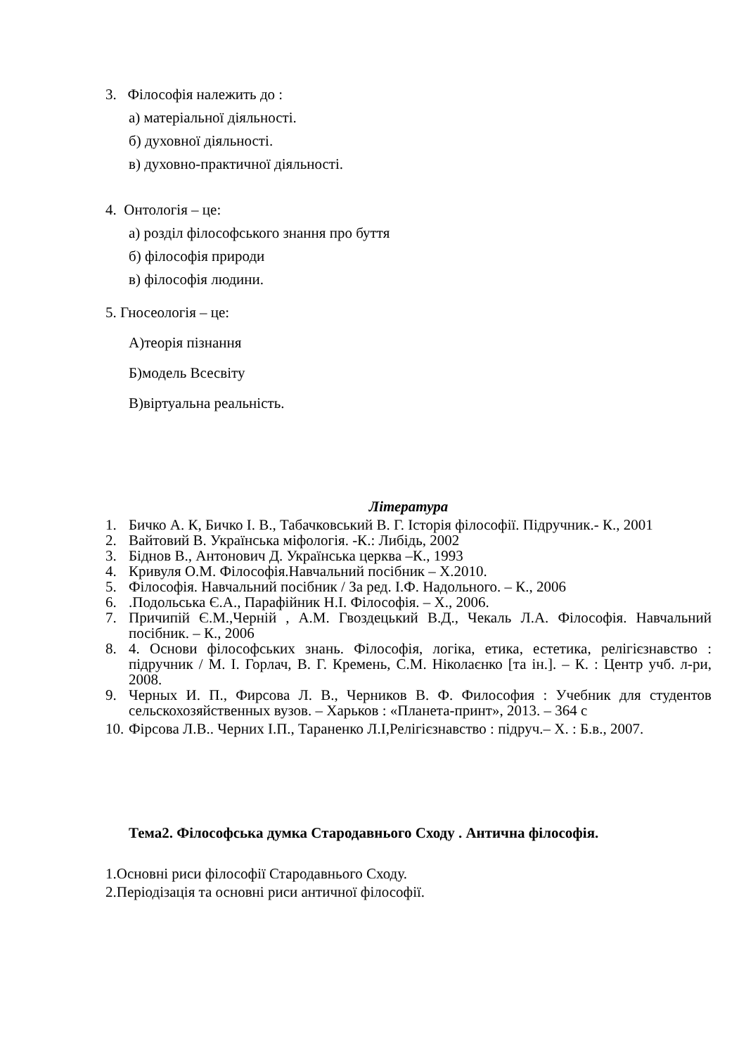3. Філософія належить до :
а) матеріальної діяльності.
б) духовної діяльності.
в) духовно-практичної діяльності.
4. Онтологія – це:
а) розділ філософського знання про буття
б) філософія природи
в) філософія людини.
5. Гносеологія – це:
А)теорія пізнання
Б)модель Всесвіту
В)віртуальна реальність.
Література
1. Бичко А. К, Бичко І. В., Табачковський В. Г. Історія філософії. Підручник.- К., 2001
2. Вайтовий В. Українська міфологія. -К.: Либідь, 2002
3. Біднов В., Антонович Д. Українська церква –К., 1993
4. Кривуля О.М. Філософія.Навчальний посібник – Х.2010.
5. Філософія. Навчальний посібник / За ред. І.Ф. Надольного. – К., 2006
6..Подольська Є.А., Парафійник Н.І. Філософія. – Х., 2006.
7. Причипій Є.М.,Черній , А.М. Гвоздецький В.Д., Чекаль Л.А. Філософія. Навчальний посібник. – К., 2006
8. 4. Основи філософських знань. Філософія, логіка, етика, естетика, релігієзнавство : підручник / М. І. Горлач, В. Г. Кремень, С.М. Ніколаєнко [та ін.]. – К. : Центр учб. л-ри, 2008.
9. Черных И. П., Фирсова Л. В., Черников В. Ф. Философия : Учебник для студентов сельскохозяйственных вузов. – Харьков : «Планета-принт», 2013. – 364 с
10. Фірсова Л.В.. Черних І.П., Тараненко Л.І,Релігієзнавство : підруч.– Х. : Б.в., 2007.
Тема2. Філософська думка Стародавнього Сходу . Антична філософія.
1.Основні риси філософії Стародавнього Сходу.
2.Періодізація та основні риси античної філософії.